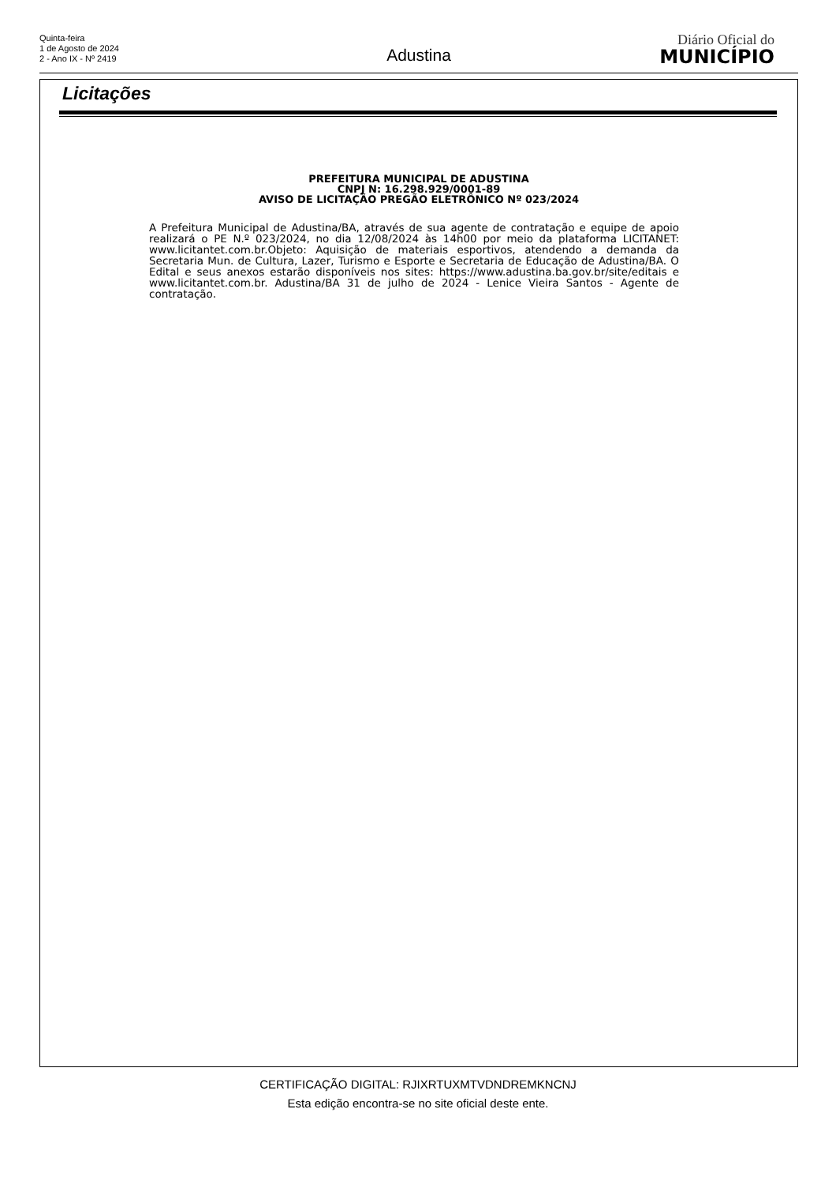Quinta-feira
1 de Agosto de 2024
2 - Ano IX - Nº 2419
Adustina
Diário Oficial do
MUNICÍPIO
Licitações
PREFEITURA MUNICIPAL DE ADUSTINA
CNPJ N: 16.298.929/0001-89
AVISO DE LICITAÇÃO PREGÃO ELETRÔNICO Nº 023/2024
A Prefeitura Municipal de Adustina/BA, através de sua agente de contratação e equipe de apoio realizará o PE N.º 023/2024, no dia 12/08/2024 às 14h00 por meio da plataforma LICITANET: www.licitantet.com.br.Objeto: Aquisição de materiais esportivos, atendendo a demanda da Secretaria Mun. de Cultura, Lazer, Turismo e Esporte e Secretaria de Educação de Adustina/BA. O Edital e seus anexos estarão disponíveis nos sites: https://www.adustina.ba.gov.br/site/editais e www.licitantet.com.br. Adustina/BA 31 de julho de 2024 - Lenice Vieira Santos - Agente de contratação.
CERTIFICAÇÃO DIGITAL: RJIXRTUXMTVDNDREMKNCNJ
Esta edição encontra-se no site oficial deste ente.